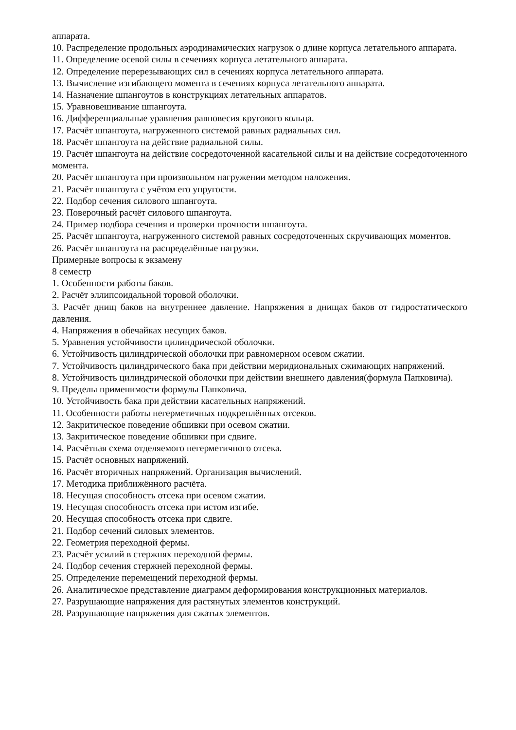аппарата.
10. Распределение продольных аэродинамических нагрузок о длине корпуса летательного аппарата.
11. Определение осевой силы в сечениях корпуса летательного аппарата.
12. Определение перерезывающих сил в сечениях корпуса летательного аппарата.
13. Вычисление изгибающего момента в сечениях корпуса летательного аппарата.
14. Назначение шпангоутов в конструкциях летательных аппаратов.
15. Уравновешивание шпангоута.
16. Дифференциальные уравнения равновесия кругового кольца.
17. Расчёт шпангоута, нагруженного системой равных радиальных сил.
18. Расчёт шпангоута на действие радиальной силы.
19. Расчёт шпангоута на действие сосредоточенной касательной силы и на действие сосредоточенного момента.
20. Расчёт шпангоута при произвольном нагружении методом наложения.
21. Расчёт шпангоута с учётом его упругости.
22. Подбор сечения силового шпангоута.
23. Поверочный расчёт силового шпангоута.
24. Пример подбора сечения и проверки прочности шпангоута.
25. Расчёт шпангоута, нагруженного системой равных сосредоточенных скручивающих моментов.
26. Расчёт шпангоута на распределённые нагрузки.
Примерные вопросы к экзамену
8 семестр
1. Особенности работы баков.
2. Расчёт эллипсоидальной торовой оболочки.
3. Расчёт днищ баков на внутреннее давление. Напряжения в днищах баков от гидростатического давления.
4. Напряжения в обечайках несущих баков.
5. Уравнения устойчивости цилиндрической оболочки.
6. Устойчивость цилиндрической оболочки при равномерном осевом сжатии.
7. Устойчивость цилиндрического бака при действии меридиональных сжимающих напряжений.
8. Устойчивость цилиндрической оболочки при действии внешнего давления(формула Папковича).
9. Пределы применимости формулы Папковича.
10. Устойчивость бака при действии касательных напряжений.
11. Особенности работы негерметичных подкреплённых отсеков.
12. Закритическое поведение обшивки при осевом сжатии.
13. Закритическое поведение обшивки при сдвиге.
14. Расчётная схема отделяемого негерметичного отсека.
15. Расчёт основных напряжений.
16. Расчёт вторичных напряжений. Организация вычислений.
17. Методика приближённого расчёта.
18. Несущая способность отсека при осевом сжатии.
19. Несущая способность отсека при истом изгибе.
20. Несущая способность отсека при сдвиге.
21. Подбор сечений силовых элементов.
22. Геометрия переходной фермы.
23. Расчёт усилий в стержнях переходной фермы.
24. Подбор сечения стержней переходной фермы.
25. Определение перемещений переходной фермы.
26. Аналитическое представление диаграмм деформирования конструкционных материалов.
27. Разрушающие напряжения для растянутых элементов конструкций.
28. Разрушающие напряжения для сжатых элементов.